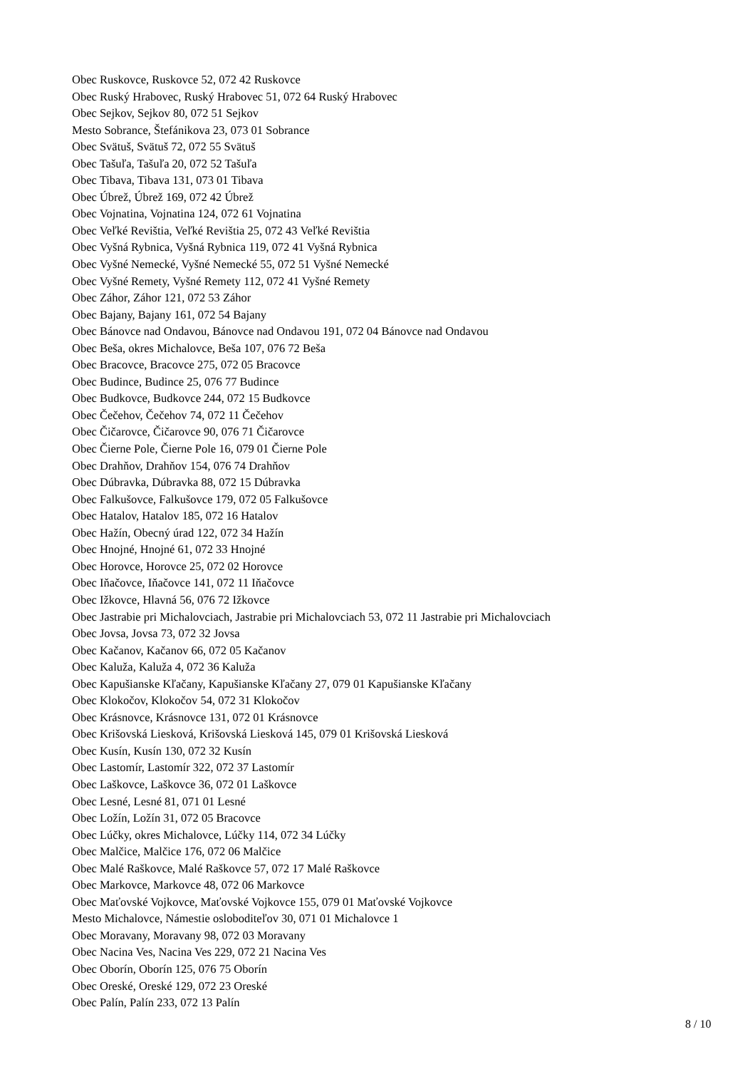Obec Ruskovce, Ruskovce 52, 072 42 Ruskovce
Obec Ruský Hrabovec, Ruský Hrabovec 51, 072 64 Ruský Hrabovec
Obec Sejkov, Sejkov 80, 072 51 Sejkov
Mesto Sobrance, Štefánikova 23, 073 01 Sobrance
Obec Svätuš, Svätuš 72, 072 55 Svätuš
Obec Tašuľa, Tašuľa 20, 072 52 Tašuľa
Obec Tibava, Tibava 131, 073 01 Tibava
Obec Úbrež, Úbrež 169, 072 42 Úbrež
Obec Vojnatina, Vojnatina 124, 072 61 Vojnatina
Obec Veľké Revištia, Veľké Revištia 25, 072 43 Veľké Revištia
Obec Vyšná Rybnica, Vyšná Rybnica 119, 072 41 Vyšná Rybnica
Obec Vyšné Nemecké, Vyšné Nemecké 55, 072 51 Vyšné Nemecké
Obec Vyšné Remety, Vyšné Remety 112, 072 41 Vyšné Remety
Obec Záhor, Záhor 121, 072 53 Záhor
Obec Bajany, Bajany 161, 072 54 Bajany
Obec Bánovce nad Ondavou, Bánovce nad Ondavou 191, 072 04 Bánovce nad Ondavou
Obec Beša, okres Michalovce, Beša 107, 076 72 Beša
Obec Bracovce, Bracovce 275, 072 05 Bracovce
Obec Budince, Budince 25, 076 77 Budince
Obec Budkovce, Budkovce 244, 072 15 Budkovce
Obec Čečehov, Čečehov 74, 072 11 Čečehov
Obec Čičarovce, Čičarovce 90, 076 71 Čičarovce
Obec Čierne Pole, Čierne Pole 16, 079 01 Čierne Pole
Obec Drahňov, Drahňov 154, 076 74 Drahňov
Obec Dúbravka, Dúbravka 88, 072 15 Dúbravka
Obec Falkušovce, Falkušovce 179, 072 05 Falkušovce
Obec Hatalov, Hatalov 185, 072 16 Hatalov
Obec Hažín, Obecný úrad 122, 072 34 Hažín
Obec Hnojné, Hnojné 61, 072 33 Hnojné
Obec Horovce, Horovce 25, 072 02 Horovce
Obec Iňačovce, Iňačovce 141, 072 11 Iňačovce
Obec Ižkovce, Hlavná 56, 076 72 Ižkovce
Obec Jastrabie pri Michalovciach, Jastrabie pri Michalovciach 53, 072 11 Jastrabie pri Michalovciach
Obec Jovsa, Jovsa 73, 072 32 Jovsa
Obec Kačanov, Kačanov 66, 072 05 Kačanov
Obec Kaluža, Kaluža 4, 072 36 Kaluža
Obec Kapušianske Kľačany, Kapušianske Kľačany 27, 079 01 Kapušianske Kľačany
Obec Klokočov, Klokočov 54, 072 31 Klokočov
Obec Krásnovce, Krásnovce 131, 072 01 Krásnovce
Obec Krišovská Liesková, Krišovská Liesková 145, 079 01 Krišovská Liesková
Obec Kusín, Kusín 130, 072 32 Kusín
Obec Lastomír, Lastomír 322, 072 37 Lastomír
Obec Laškovce, Laškovce 36, 072 01 Laškovce
Obec Lesné, Lesné 81, 071 01 Lesné
Obec Ložín, Ložín 31, 072 05 Bracovce
Obec Lúčky, okres Michalovce, Lúčky 114, 072 34 Lúčky
Obec Malčice, Malčice 176, 072 06 Malčice
Obec Malé Raškovce, Malé Raškovce 57, 072 17 Malé Raškovce
Obec Markovce, Markovce 48, 072 06 Markovce
Obec Maťovské Vojkovce, Maťovské Vojkovce 155, 079 01 Maťovské Vojkovce
Mesto Michalovce, Námestie osloboditeľov 30, 071 01 Michalovce 1
Obec Moravany, Moravany 98, 072 03 Moravany
Obec Nacina Ves, Nacina Ves 229, 072 21 Nacina Ves
Obec Oborín, Oborín 125, 076 75 Oborín
Obec Oreské, Oreské 129, 072 23 Oreské
Obec Palín, Palín 233, 072 13 Palín
8 / 10